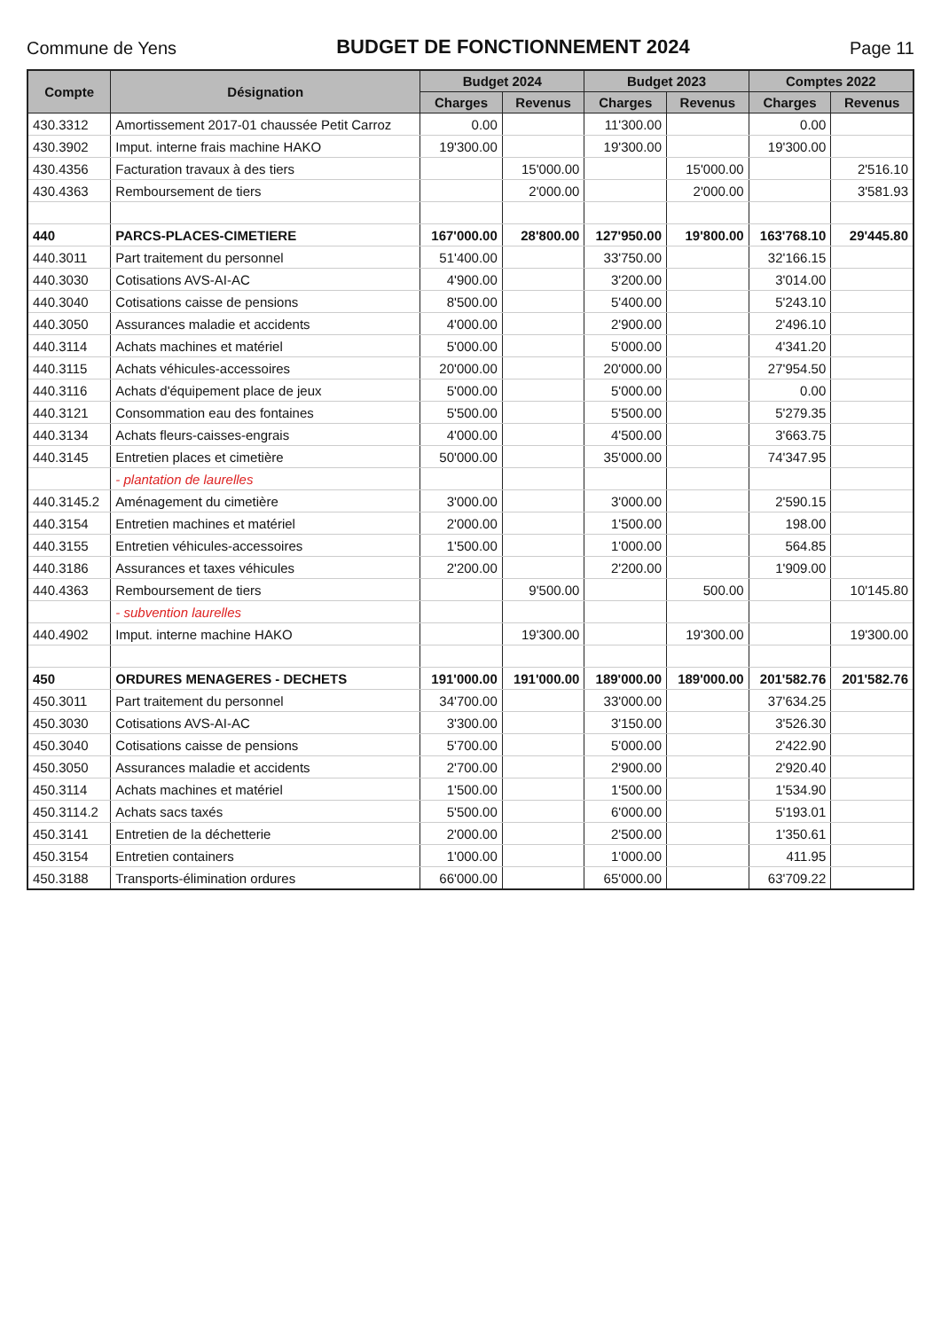Commune de Yens
BUDGET DE FONCTIONNEMENT 2024
Page 11
| Compte | Désignation | Budget 2024 | | Budget 2023 | | Comptes 2022 | |
| --- | --- | --- | --- | --- | --- | --- | --- |
| | | Charges | Revenus | Charges | Revenus | Charges | Revenus |
| 430.3312 | Amortissement 2017-01 chaussée Petit Carroz | 0.00 | | 11'300.00 | | 0.00 | |
| 430.3902 | Imput. interne frais machine HAKO | 19'300.00 | | 19'300.00 | | 19'300.00 | |
| 430.4356 | Facturation travaux à des tiers | | 15'000.00 | | 15'000.00 | | 2'516.10 |
| 430.4363 | Remboursement de tiers | | 2'000.00 | | 2'000.00 | | 3'581.93 |
| 440 | PARCS-PLACES-CIMETIERE | 167'000.00 | 28'800.00 | 127'950.00 | 19'800.00 | 163'768.10 | 29'445.80 |
| 440.3011 | Part traitement du personnel | 51'400.00 | | 33'750.00 | | 32'166.15 | |
| 440.3030 | Cotisations AVS-AI-AC | 4'900.00 | | 3'200.00 | | 3'014.00 | |
| 440.3040 | Cotisations caisse de pensions | 8'500.00 | | 5'400.00 | | 5'243.10 | |
| 440.3050 | Assurances maladie et accidents | 4'000.00 | | 2'900.00 | | 2'496.10 | |
| 440.3114 | Achats machines et matériel | 5'000.00 | | 5'000.00 | | 4'341.20 | |
| 440.3115 | Achats véhicules-accessoires | 20'000.00 | | 20'000.00 | | 27'954.50 | |
| 440.3116 | Achats d'équipement place de jeux | 5'000.00 | | 5'000.00 | | 0.00 | |
| 440.3121 | Consommation eau des fontaines | 5'500.00 | | 5'500.00 | | 5'279.35 | |
| 440.3134 | Achats fleurs-caisses-engrais | 4'000.00 | | 4'500.00 | | 3'663.75 | |
| 440.3145 | Entretien places et cimetière | 50'000.00 | | 35'000.00 | | 74'347.95 | |
| | - plantation de laurelles | | | | | | |
| 440.3145.2 | Aménagement du cimetière | 3'000.00 | | 3'000.00 | | 2'590.15 | |
| 440.3154 | Entretien machines et matériel | 2'000.00 | | 1'500.00 | | 198.00 | |
| 440.3155 | Entretien véhicules-accessoires | 1'500.00 | | 1'000.00 | | 564.85 | |
| 440.3186 | Assurances et taxes véhicules | 2'200.00 | | 2'200.00 | | 1'909.00 | |
| 440.4363 | Remboursement de tiers | | 9'500.00 | | 500.00 | | 10'145.80 |
| | - subvention laurelles | | | | | | |
| 440.4902 | Imput. interne machine HAKO | | 19'300.00 | | 19'300.00 | | 19'300.00 |
| 450 | ORDURES MENAGERES - DECHETS | 191'000.00 | 191'000.00 | 189'000.00 | 189'000.00 | 201'582.76 | 201'582.76 |
| 450.3011 | Part traitement du personnel | 34'700.00 | | 33'000.00 | | 37'634.25 | |
| 450.3030 | Cotisations AVS-AI-AC | 3'300.00 | | 3'150.00 | | 3'526.30 | |
| 450.3040 | Cotisations caisse de pensions | 5'700.00 | | 5'000.00 | | 2'422.90 | |
| 450.3050 | Assurances maladie et accidents | 2'700.00 | | 2'900.00 | | 2'920.40 | |
| 450.3114 | Achats machines et matériel | 1'500.00 | | 1'500.00 | | 1'534.90 | |
| 450.3114.2 | Achats sacs taxés | 5'500.00 | | 6'000.00 | | 5'193.01 | |
| 450.3141 | Entretien de la déchetterie | 2'000.00 | | 2'500.00 | | 1'350.61 | |
| 450.3154 | Entretien containers | 1'000.00 | | 1'000.00 | | 411.95 | |
| 450.3188 | Transports-élimination ordures | 66'000.00 | | 65'000.00 | | 63'709.22 | |